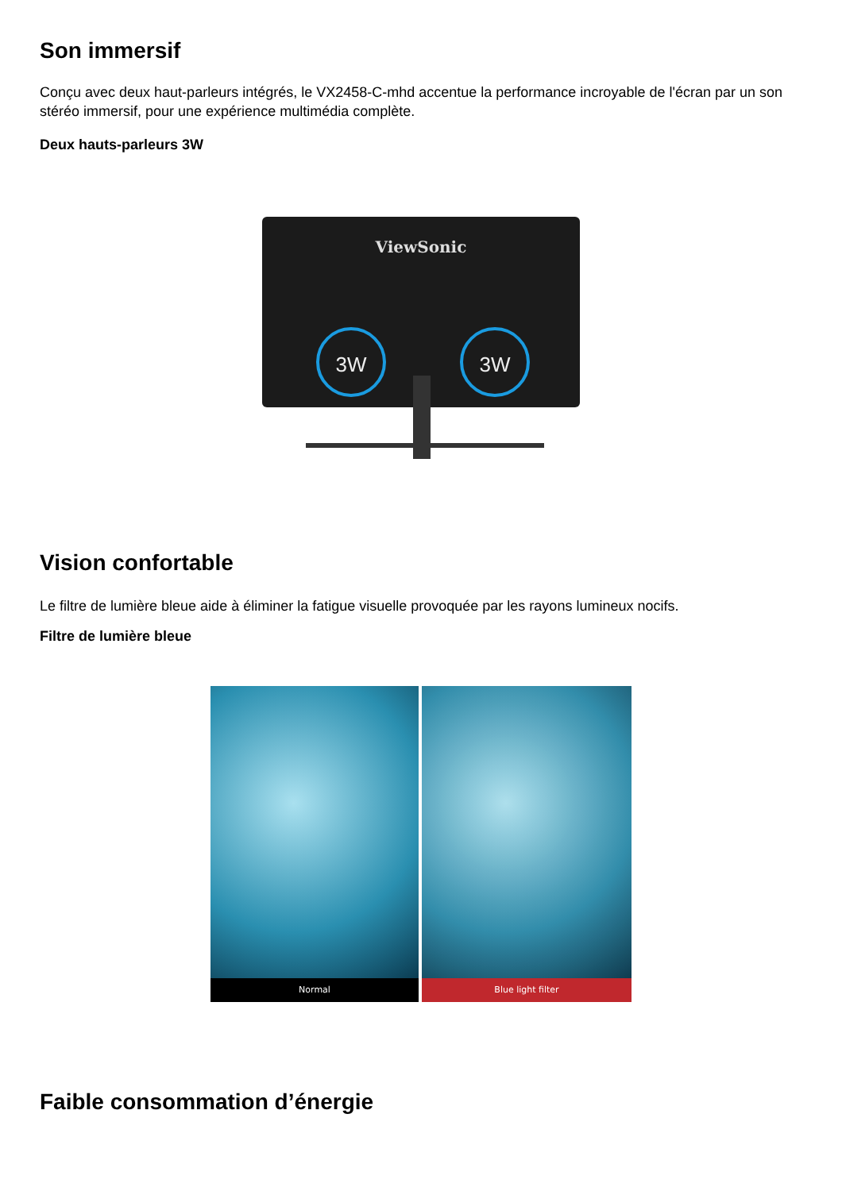Son immersif
Conçu avec deux haut-parleurs intégrés, le VX2458-C-mhd accentue la performance incroyable de l'écran par un son stéréo immersif, pour une expérience multimédia complète.
Deux hauts-parleurs 3W
ViewSonic
3W
3W
Vision confortable
Le filtre de lumière bleue aide à éliminer la fatigue visuelle provoquée par les rayons lumineux nocifs.
Filtre de lumière bleue
Normal Blue light filter
Faible consommation d’énergie